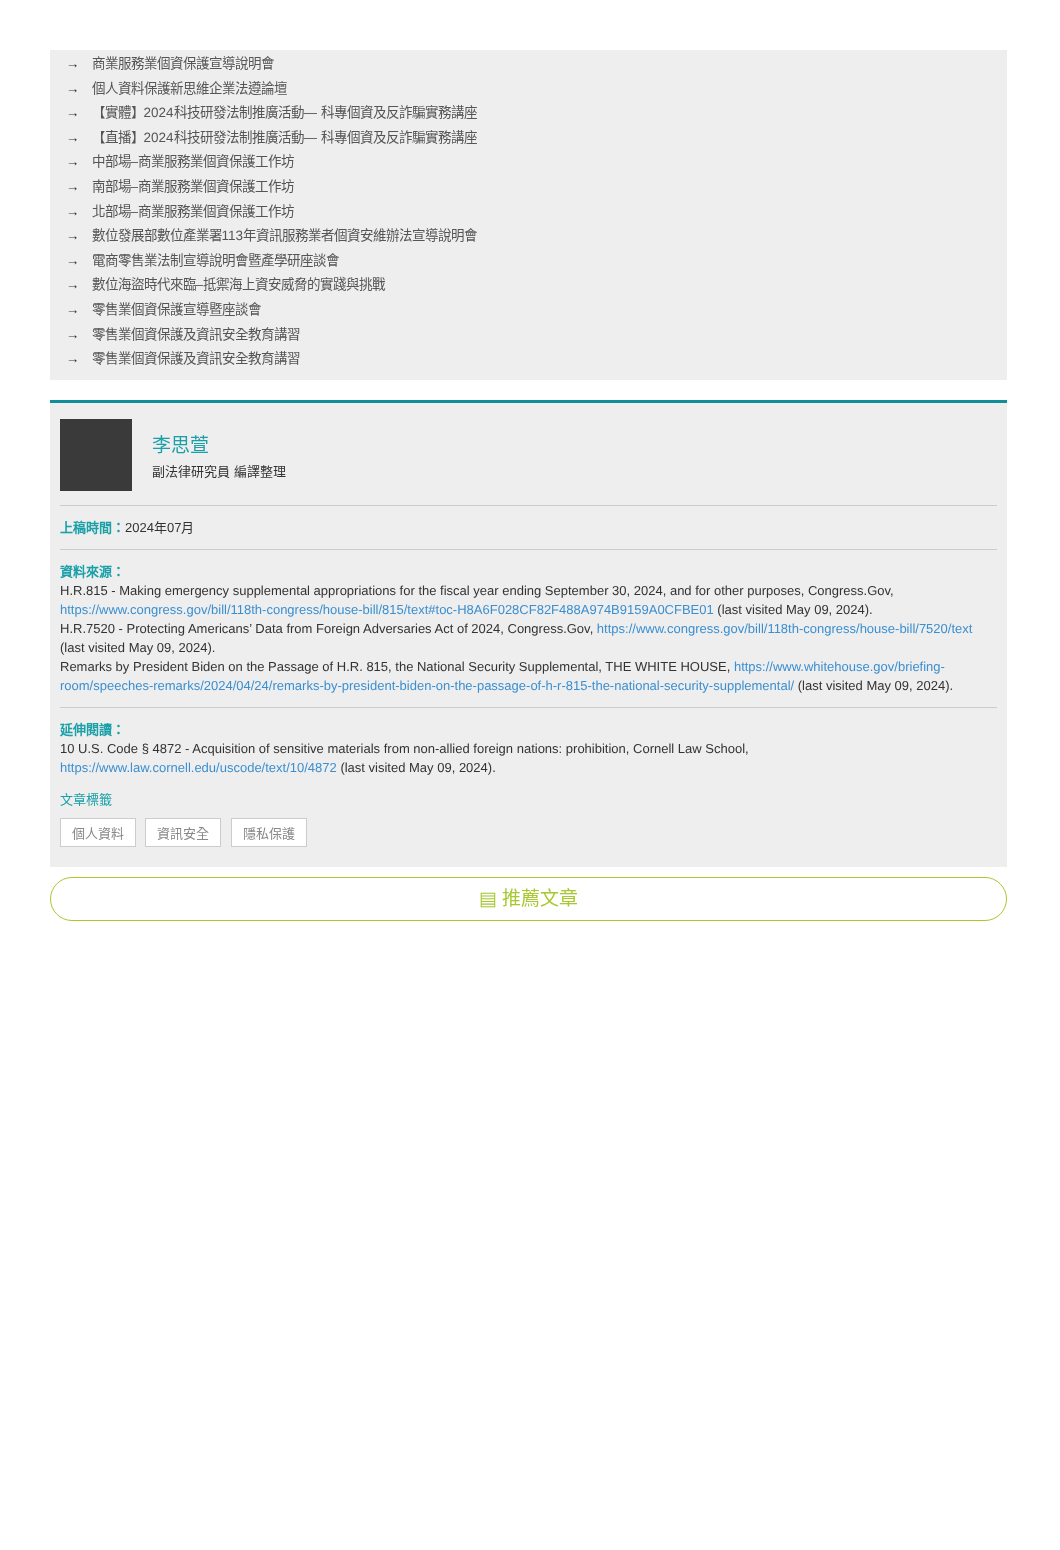→ 商業服務業個資保護宣導說明會
→ 個人資料保護新思維企業法遵論壇
→ 【實體】2024科技研發法制推廣活動— 科專個資及反詐騙實務講座
→ 【直播】2024科技研發法制推廣活動— 科專個資及反詐騙實務講座
→ 中部場–商業服務業個資保護工作坊
→ 南部場–商業服務業個資保護工作坊
→ 北部場–商業服務業個資保護工作坊
→ 數位發展部數位產業署113年資訊服務業者個資安維辦法宣導說明會
→ 電商零售業法制宣導說明會暨產學研座談會
→ 數位海盜時代來臨–抵禦海上資安威脅的實踐與挑戰
→ 零售業個資保護宣導暨座談會
→ 零售業個資保護及資訊安全教育講習
→ 零售業個資保護及資訊安全教育講習
李思萱
副法律研究員 編譯整理
上稿時間：2024年07月
資料來源：
H.R.815 - Making emergency supplemental appropriations for the fiscal year ending September 30, 2024, and for other purposes, Congress.Gov, https://www.congress.gov/bill/118th-congress/house-bill/815/text#toc-H8A6F028CF82F488A974B9159A0CFBE01 (last visited May 09, 2024).
H.R.7520 - Protecting Americans’ Data from Foreign Adversaries Act of 2024, Congress.Gov, https://www.congress.gov/bill/118th-congress/house-bill/7520/text (last visited May 09, 2024).
Remarks by President Biden on the Passage of H.R. 815, the National Security Supplemental, THE WHITE HOUSE, https://www.whitehouse.gov/briefing-room/speeches-remarks/2024/04/24/remarks-by-president-biden-on-the-passage-of-h-r-815-the-national-security-supplemental/ (last visited May 09, 2024).
延伸閱讀：
10 U.S. Code § 4872 - Acquisition of sensitive materials from non-allied foreign nations: prohibition, Cornell Law School, https://www.law.cornell.edu/uscode/text/10/4872 (last visited May 09, 2024).
文章標籤
個人資料 資訊安全 隱私保護
▤ 推薦文章